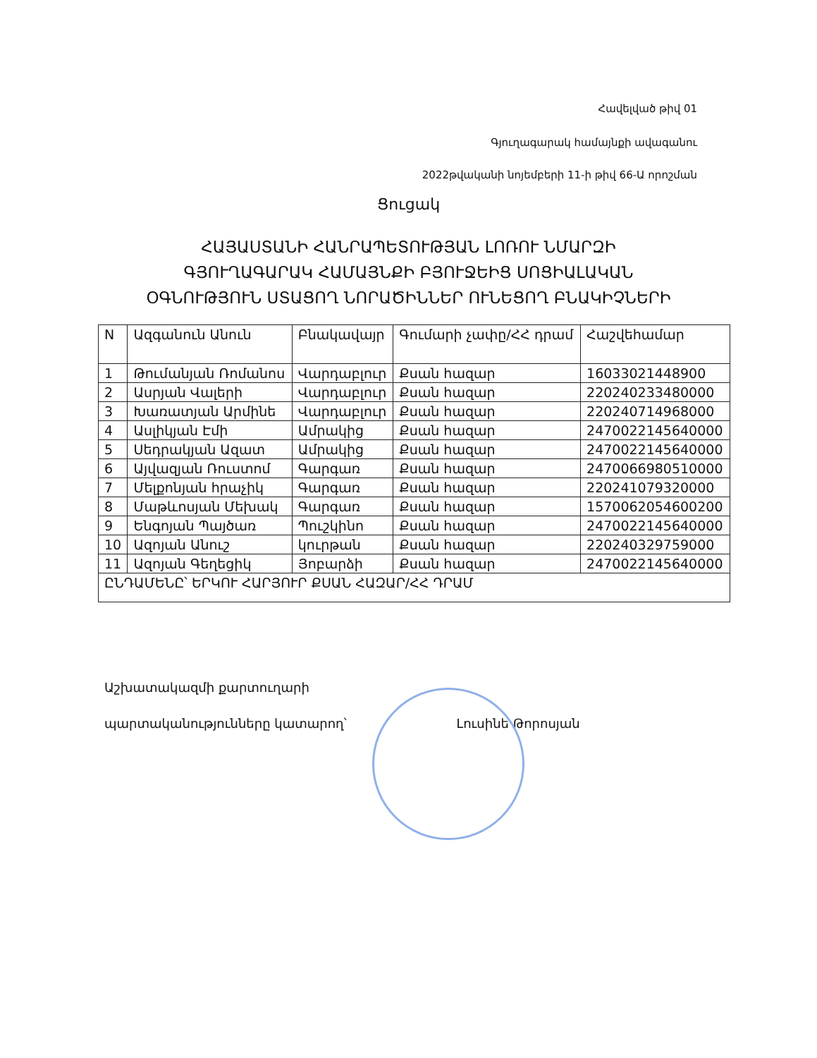Հավելված թիվ 01
Գյուղագարակ համայնքի ավագանու
2022թվականի նոյեմբերի 11-ի թիվ 66-Ա որոշման
Ցուցակ
ՀԱՅԱՍՏԱՆԻ ՀԱՆՐԱՊԵՏՈՒԹՅԱՆ ԼՈՌՈՒ ՆՄԱՐԶԻ
ԳՅՈՒՂԱԳԱՐԱԿ ՀԱՄԱՅՆՔԻ ԲՅՈՒՋԵԻՑ ՍՈՑԻԱԼԱԿԱՆ
ՕԳՆՈՒԹՅՈՒՆ ՍՏԱՑՈՂ ՆՈՐԱԾԻՆՆԵՐ ՈՒՆԵՑՈՂ ԲՆԱԿԻՉՆԵՐԻ
| N | Ազգանուն Անուն | Բնակավայր | Գումարի չափը/ՀՀ դրամ | Հաշվեհամար |
| --- | --- | --- | --- | --- |
| 1 | Թումանյան Ռոմանոս | Վարդաբլուր | Քսան հազար | 16033021448900 |
| 2 | Ասրյան Վալերի | Վարդաբլուր | Քսան հազար | 220240233480000 |
| 3 | Խառատյան Արմինե | Վարդաբլուր | Քսան հազար | 220240714968000 |
| 4 | Ասլիկյան Էմի | Ամրակից | Քսան հազար | 2470022145640000 |
| 5 | Սեդրակյան Ազատ | Ամրակից | Քսան հազար | 2470022145640000 |
| 6 | Այվազյան Ռուստոմ | Գարգառ | Քսան հազար | 2470066980510000 |
| 7 | Մելքոնյան հրաչիկ | Գարգառ | Քսան հազար | 220241079320000 |
| 8 | Մաթևոսյան Մեխակ | Գարգառ | Քսան հազար | 1570062054600200 |
| 9 | Ենգոյան Պայծառ | Պուշկինո | Քսան հազար | 2470022145640000 |
| 10 | Ազոյան Անուշ | կուրթան | Քսան հազար | 220240329759000 |
| 11 | Ազոյան Գեղեցիկ | Յոբարձի | Քսան հազար | 2470022145640000 |
| ԸՆԴԱՄԵՆԸ՝ ԵՐԿՈՒ ՀԱՐՅՈՒՐ ՔՍԱՆ ՀԱԶԱՐ/ՀՀ ԴՐԱՄ | | | | |
Աշխատակազմի քարտուղարի
պարտականությունները կատարող՝ Լուսինե Թորոսյան